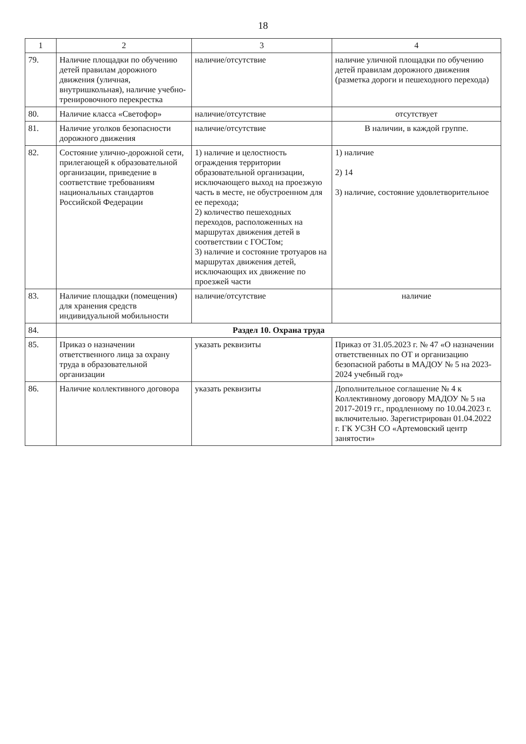18
| 1 | 2 | 3 | 4 |
| --- | --- | --- | --- |
| 79. | Наличие площадки по обучению детей правилам дорожного движения (уличная, внутришкольная), наличие учебно-тренировочного перекрестка | наличие/отсутствие | наличие уличной площадки по обучению детей правилам дорожного движения (разметка дороги и пешеходного перехода) |
| 80. | Наличие класса «Светофор» | наличие/отсутствие | отсутствует |
| 81. | Наличие уголков безопасности дорожного движения | наличие/отсутствие | В наличии, в каждой группе. |
| 82. | Состояние улично-дорожной сети, прилегающей к образовательной организации, приведение в соответствие требованиям национальных стандартов Российской Федерации | 1) наличие и целостность ограждения территории образовательной организации, исключающего выход на проезжую часть в месте, не обустроенном для ее перехода; 2) количество пешеходных переходов, расположенных на маршрутах движения детей в соответствии с ГОСТом; 3) наличие и состояние тротуаров на маршрутах движения детей, исключающих их движение по проезжей части | 1) наличие 2) 14 3) наличие, состояние удовлетворительное |
| 83. | Наличие площадки (помещения) для хранения средств индивидуальной мобильности | наличие/отсутствие | наличие |
| 84. | Раздел 10. Охрана труда | | |
| 85. | Приказ о назначении ответственного лица за охрану труда в образовательной организации | указать реквизиты | Приказ от 31.05.2023 г. № 47 «О назначении ответственных по ОТ и организацию безопасной работы в МАДОУ № 5 на 2023-2024 учебный год» |
| 86. | Наличие коллективного договора | указать реквизиты | Дополнительное соглашение № 4 к Коллективному договору МАДОУ № 5 на 2017-2019 гг., продленному по 10.04.2023 г. включительно. Зарегистрирован 01.04.2022 г. ГК УСЗН СО «Артемовский центр занятости» |